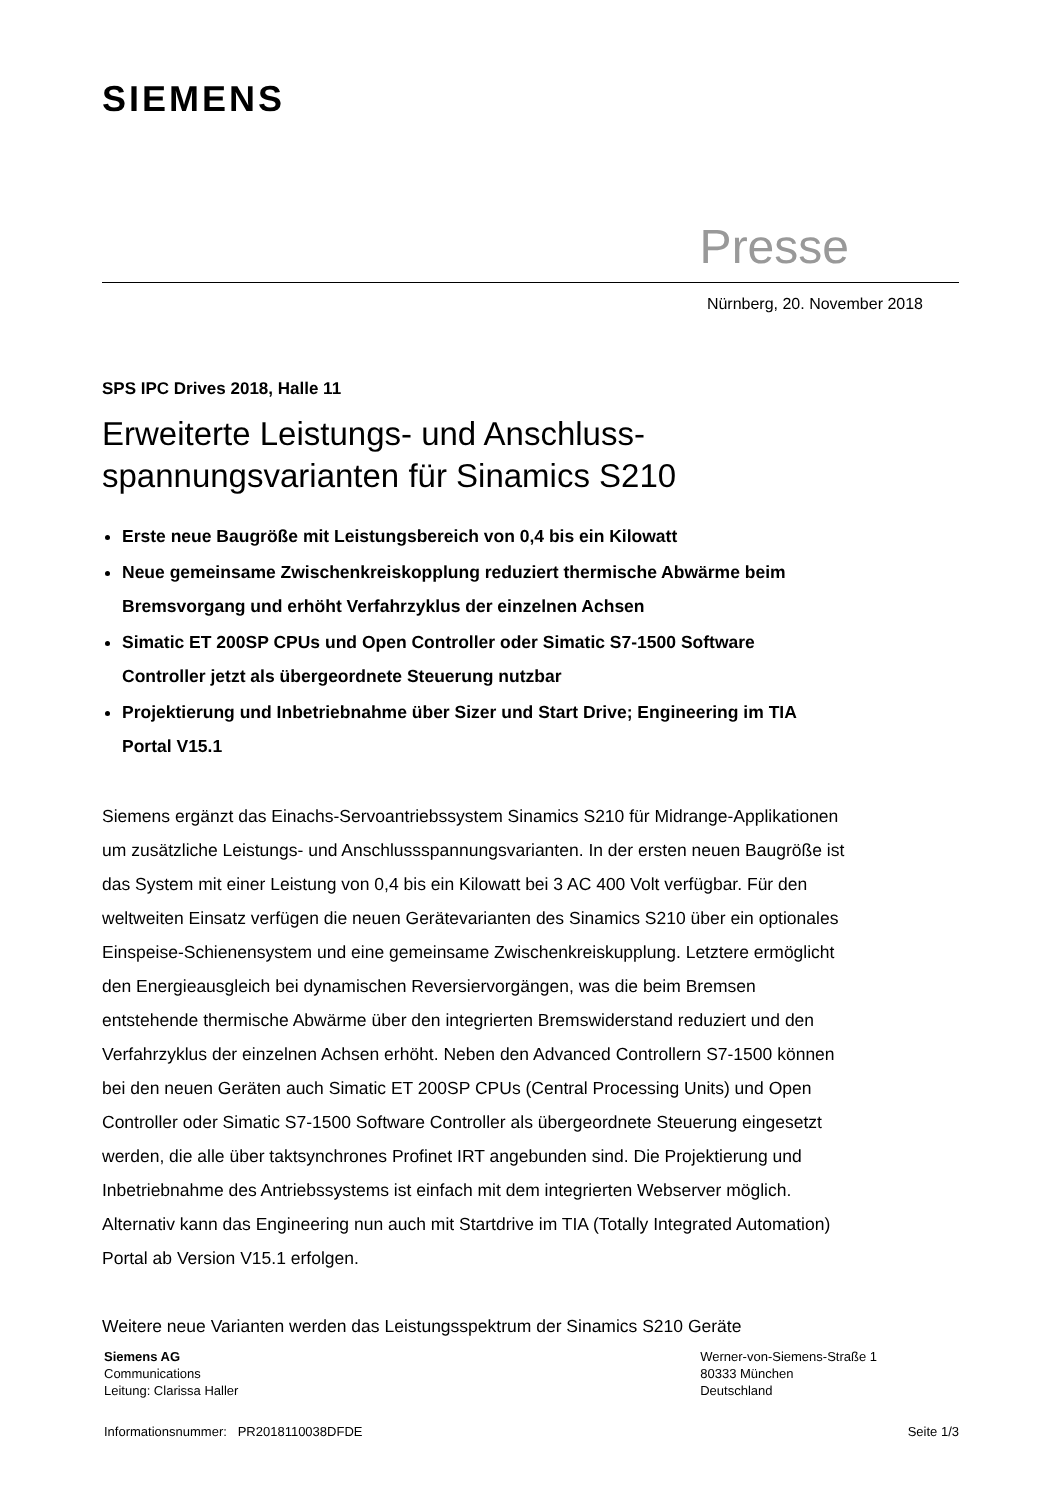SIEMENS
Presse
Nürnberg, 20. November 2018
SPS IPC Drives 2018, Halle 11
Erweiterte Leistungs- und Anschluss-
spannungsvarianten für Sinamics S210
Erste neue Baugröße mit Leistungsbereich von 0,4 bis ein Kilowatt
Neue gemeinsame Zwischenkreiskopplung reduziert thermische Abwärme beim Bremsvorgang und erhöht Verfahrzyklus der einzelnen Achsen
Simatic ET 200SP CPUs und Open Controller oder Simatic S7-1500 Software Controller jetzt als übergeordnete Steuerung nutzbar
Projektierung und Inbetriebnahme über Sizer und Start Drive; Engineering im TIA Portal V15.1
Siemens ergänzt das Einachs-Servoantriebssystem Sinamics S210 für Midrange-Applikationen um zusätzliche Leistungs- und Anschlussspannungsvarianten. In der ersten neuen Baugröße ist das System mit einer Leistung von 0,4 bis ein Kilowatt bei 3 AC 400 Volt verfügbar. Für den weltweiten Einsatz verfügen die neuen Gerätevarianten des Sinamics S210 über ein optionales Einspeise-Schienensystem und eine gemeinsame Zwischenkreiskupplung. Letztere ermöglicht den Energieausgleich bei dynamischen Reversiervorgängen, was die beim Bremsen entstehende thermische Abwärme über den integrierten Bremswiderstand reduziert und den Verfahrzyklus der einzelnen Achsen erhöht. Neben den Advanced Controllern S7-1500 können bei den neuen Geräten auch Simatic ET 200SP CPUs (Central Processing Units) und Open Controller oder Simatic S7-1500 Software Controller als übergeordnete Steuerung eingesetzt werden, die alle über taktsynchrones Profinet IRT angebunden sind. Die Projektierung und Inbetriebnahme des Antriebssystems ist einfach mit dem integrierten Webserver möglich. Alternativ kann das Engineering nun auch mit Startdrive im TIA (Totally Integrated Automation) Portal ab Version V15.1 erfolgen.
Weitere neue Varianten werden das Leistungsspektrum der Sinamics S210 Geräte
Siemens AG
Communications
Leitung: Clarissa Haller
Werner-von-Siemens-Straße 1
80333 München
Deutschland
Informationsnummer: PR2018110038DFDE Seite 1/3